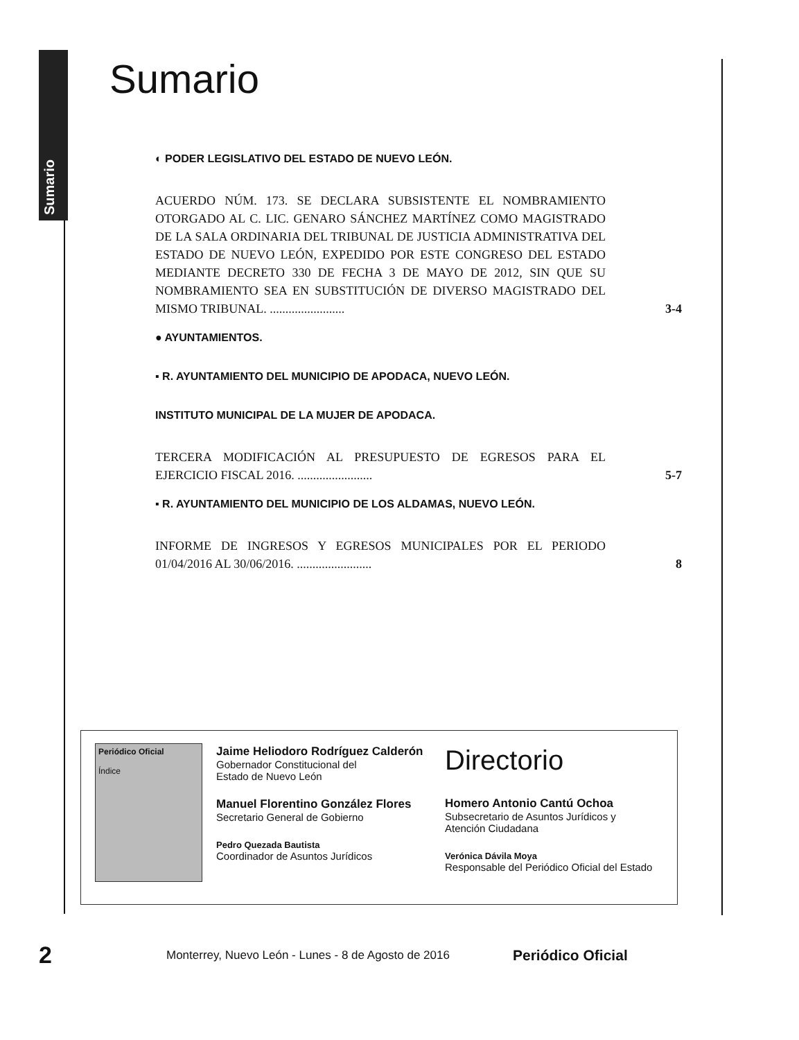Sumario
Sumario
◐ PODER LEGISLATIVO DEL ESTADO DE NUEVO LEÓN.
ACUERDO NÚM. 173. SE DECLARA SUBSISTENTE EL NOMBRAMIENTO OTORGADO AL C. LIC. GENARO SÁNCHEZ MARTÍNEZ COMO MAGISTRADO DE LA SALA ORDINARIA DEL TRIBUNAL DE JUSTICIA ADMINISTRATIVA DEL ESTADO DE NUEVO LEÓN, EXPEDIDO POR ESTE CONGRESO DEL ESTADO MEDIANTE DECRETO 330 DE FECHA 3 DE MAYO DE 2012, SIN QUE SU NOMBRAMIENTO SEA EN SUBSTITUCIÓN DE DIVERSO MAGISTRADO DEL MISMO TRIBUNAL. ........................
3-4
● AYUNTAMIENTOS.
▪ R. AYUNTAMIENTO DEL MUNICIPIO DE APODACA, NUEVO LEÓN.
INSTITUTO MUNICIPAL DE LA MUJER DE APODACA.
TERCERA MODIFICACIÓN AL PRESUPUESTO DE EGRESOS PARA EL EJERCICIO FISCAL 2016. ........................
5-7
▪ R. AYUNTAMIENTO DEL MUNICIPIO DE LOS ALDAMAS, NUEVO LEÓN.
INFORME DE INGRESOS Y EGRESOS MUNICIPALES POR EL PERIODO 01/04/2016 AL 30/06/2016. ........................
8
Periódico Oficial
Índice
Jaime Heliodoro Rodríguez Calderón
Gobernador Constitucional del
Estado de Nuevo León
Manuel Florentino González Flores
Secretario General de Gobierno
Pedro Quezada Bautista
Coordinador de Asuntos Jurídicos
Directorio
Homero Antonio Cantú Ochoa
Subsecretario de Asuntos Jurídicos y
Atención Ciudadana
Verónica Dávila Moya
Responsable del Periódico Oficial del Estado
2 Monterrey, Nuevo León - Lunes - 8 de Agosto de 2016 Periódico Oficial